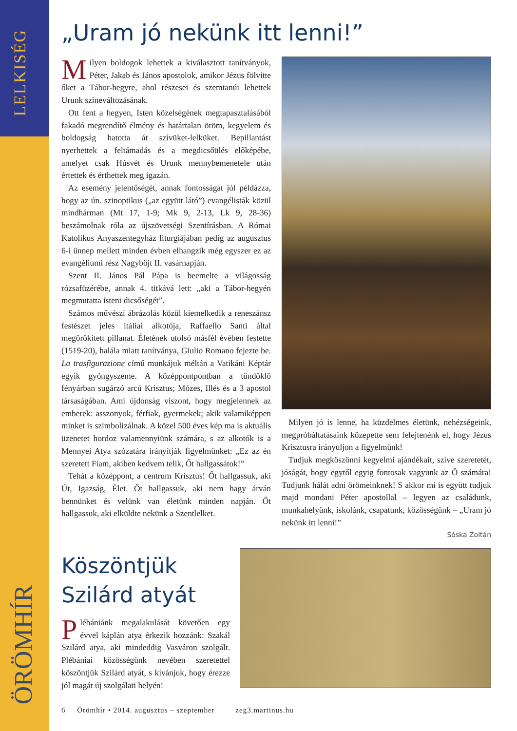LELKISÉG
ÖRÖMHÍR
„Uram jó nekünk itt lenni!”
Milyen boldogok lehettek a kiválasztott tanítványok, Péter, Jakab és János apostolok, amikor Jézus fölvitte őket a Tábor-hegyre, ahol részesei és szemtanúi lehettek Urunk színeváltozásának.
Ott fent a hegyen, Isten közelségének megtapasztalásából fakadó megrendítő élmény és határtalan öröm, kegyelem és boldogság hatotta át szívüket-lelküket. Bepillantást nyerhettek a feltámadás és a megdicsőülés előképébe, amelyet csak Húsvét és Urunk mennybemenetele után értettek és érthettek meg igazán.
Az esemény jelentőségét, annak fontosságát jól példázza, hogy az ún. szinoptikus („az együtt látó”) evangélisták közül mindhárman (Mt 17, 1-9; Mk 9, 2-13, Lk 9, 28-36) beszámolnak róla az újszövetségi Szentírásban. A Római Katolikus Anyaszentegyház liturgiájában pedig az augusztus 6-i ünnep mellett minden évben elhangzik még egyszer ez az evangéliumi rész Nagyböjt II. vasárnapján.
Szent II. János Pál Pápa is beemelte a világosság rózsafüzérébe, annak 4. titkává lett: „aki a Tábor-hegyén megmutatta isteni dicsőségét”.
Számos művészi ábrázolás közül kiemelkedik a reneszánsz festészet jeles itáliai alkotója, Raffaello Santi által megörökített pillanat. Életének utolsó másfél évében festette (1519-20), halála miatt tanítványa, Giulio Romano fejezte be. La trasfigurazione című munkájuk méltán a Vatikáni Képtár egyik gyöngyszeme. A középpontpontban a tündöklő fényárban sugárzó arcú Krisztus; Mózes, Illés és a 3 apostol társaságában. Ami újdonság viszont, hogy megjelennek az emberek: asszonyok, férfiak, gyermekek; akik valamiképpen minket is szimbolizálnak. A közel 500 éves kép ma is aktuális üzenetet hordoz valamennyiünk számára, s az alkotók is a Mennyei Atya szózatára irányítják figyelmünket: „Ez az én szeretett Fiam, akiben kedvem telik, Őt hallgassátok!”
Tehát a középpont, a centrum Krisztus! Őt hallgassuk, aki Út, Igazság, Élet. Őt hallgassuk, aki nem hagy árván bennünket és velünk van életünk minden napján. Őt hallgassuk, aki elküldte nekünk a Szentlelket.
Milyen jó is lenne, ha küzdelmes életünk, nehézségeink, megpróbáltatásaink közepette sem felejtenénk el, hogy Jézus Krisztusra irányuljon a figyelmünk!
Tudjuk megköszönni kegyelmi ajándékait, szíve szeretetét, jóságát, hogy egytől egyig fontosak vagyunk az Ő számára! Tudjunk hálát adni örömeinknek! S akkor mi is együtt tudjuk majd mondani Péter apostollal – legyen az családunk, munkahelyünk, iskolánk, csapatunk, közösségünk – „Uram jó nekünk itt lenni!”
Sóska Zoltán
Köszöntjük Szilárd atyát
Plébániánk megalakulását követően egy évvel káplán atya érkezik hozzánk: Szakál Szilárd atya, aki mindeddig Vasváron szolgált. Plébániai közösségünk nevében szeretettel köszöntjük Szilárd atyát, s kívánjuk, hogy érezze jól magát új szolgálati helyén!
6 Örömhír • 2014. augusztus – szeptember zeg3.martinus.hu